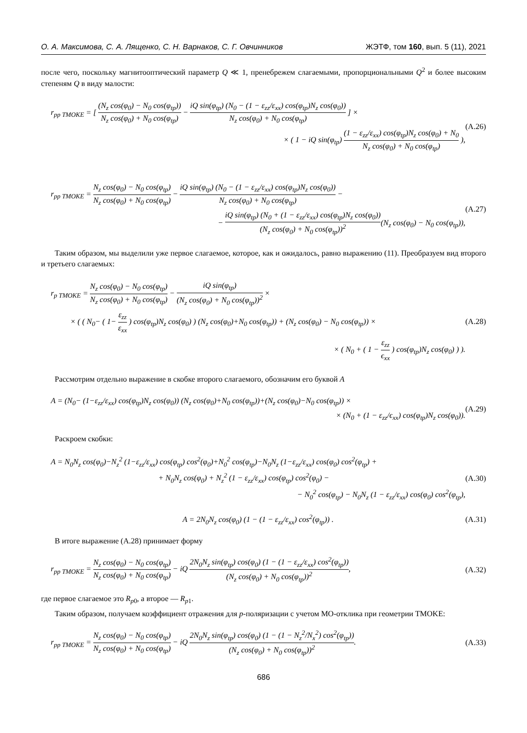О. А. Максимова, С. А. Лященко, С. Н. Варнаков, С. Г. Овчинников ЖЭТФ, том 160, вып. 5 (11), 2021
после чего, поскольку магнитооптический параметр Q ≪ 1, пренебрежем слагаемыми, пропорциональными Q<sup>2</sup> и более высоким степеням Q в виду малости:
r<sub>pp TMOKE</sub> = [ (N<sub>z</sub> cos(φ<sub>0</sub>) − N<sub>0</sub> cos(φ<sub>tp</sub>)) N<sub>z</sub> cos(φ<sub>0</sub>) + N<sub>0</sub> cos(φ<sub>tp</sub>) − iQ sin(φ<sub>tp</sub>) (N<sub>0</sub> − (1 − ε<sub>zz</sub>/ε<sub>xx</sub>) cos(φ<sub>tp</sub>)N<sub>z</sub> cos(φ<sub>0</sub>)) N<sub>z</sub> cos(φ<sub>0</sub>) + N<sub>0</sub> cos(φ<sub>tp</sub>) ] ×
× ( 1 − iQ sin(φ<sub>tp</sub>) (1 − ε<sub>zz</sub>/ε<sub>xx</sub>) cos(φ<sub>tp</sub>)N<sub>z</sub> cos(φ<sub>0</sub>) + N<sub>0</sub> N<sub>z</sub> cos(φ<sub>0</sub>) + N<sub>0</sub> cos(φ<sub>tp</sub>) ),
(A.26)
r<sub>pp TMOKE</sub> = N<sub>z</sub> cos(φ<sub>0</sub>) − N<sub>0</sub> cos(φ<sub>tp</sub>) N<sub>z</sub> cos(φ<sub>0</sub>) + N<sub>0</sub> cos(φ<sub>tp</sub>) − iQ sin(φ<sub>tp</sub>) (N<sub>0</sub> − (1 − ε<sub>zz</sub>/ε<sub>xx</sub>) cos(φ<sub>tp</sub>)N<sub>z</sub> cos(φ<sub>0</sub>)) N<sub>z</sub> cos(φ<sub>0</sub>) + N<sub>0</sub> cos(φ<sub>tp</sub>) −
− iQ sin(φ<sub>tp</sub>) (N<sub>0</sub> + (1 − ε<sub>zz</sub>/ε<sub>xx</sub>) cos(φ<sub>tp</sub>)N<sub>z</sub> cos(φ<sub>0</sub>)) (N<sub>z</sub> cos(φ<sub>0</sub>) + N<sub>0</sub> cos(φ<sub>tp</sub>))<sup>2</sup>(N<sub>z</sub> cos(φ<sub>0</sub>) − N<sub>0</sub> cos(φ<sub>tp</sub>)),
(A.27)
Таким образом, мы выделили уже первое слагаемое, которое, как и ожидалось, равно выражению (11). Преобразуем вид второго и третьего слагаемых:
r<sub>p TMOKE</sub> = N<sub>z</sub> cos(φ<sub>0</sub>) − N<sub>0</sub> cos(φ<sub>tp</sub>) N<sub>z</sub> cos(φ<sub>0</sub>) + N<sub>0</sub> cos(φ<sub>tp</sub>) − iQ sin(φ<sub>tp</sub>) (N<sub>z</sub> cos(φ<sub>0</sub>) + N<sub>0</sub> cos(φ<sub>tp</sub>))<sup>2</sup> ×
× ( ( N<sub>0</sub>− ( 1− ε<sub>zz</sub> ε<sub>xx</sub> ) cos(φ<sub>tp</sub>)N<sub>z</sub> cos(φ<sub>0</sub>) ) (N<sub>z</sub> cos(φ<sub>0</sub>)+N<sub>0</sub> cos(φ<sub>tp</sub>)) + (N<sub>z</sub> cos(φ<sub>0</sub>) − N<sub>0</sub> cos(φ<sub>tp</sub>)) ×
× ( N<sub>0</sub> + ( 1 − ε<sub>zz</sub> ϵ<sub>xx</sub> ) cos(φ<sub>tp</sub>)N<sub>z</sub> cos(φ<sub>0</sub>) ) ).
(A.28)
Рассмотрим отдельно выражение в скобке второго слагаемого, обозначим его буквой A
A = (N<sub>0</sub>− (1−ε<sub>zz</sub>/ε<sub>xx</sub>) cos(φ<sub>tp</sub>)N<sub>z</sub> cos(φ<sub>0</sub>)) (N<sub>z</sub> cos(φ<sub>0</sub>)+N<sub>0</sub> cos(φ<sub>tp</sub>))+(N<sub>z</sub> cos(φ<sub>0</sub>)−N<sub>0</sub> cos(φ<sub>tp</sub>)) ×
× (N<sub>0</sub> + (1 − ε<sub>zz</sub>/ϵ<sub>xx</sub>) cos(φ<sub>tp</sub>)N<sub>z</sub> cos(φ<sub>0</sub>)).
(A.29)
Раскроем скобки:
A = N<sub>0</sub>N<sub>z</sub> cos(φ<sub>0</sub>)−N<sub>z</sub><sup>2</sup> (1−ε<sub>zz</sub>/ε<sub>xx</sub>) cos(φ<sub>tp</sub>) cos<sup>2</sup>(φ<sub>0</sub>)+N<sub>0</sub><sup>2</sup> cos(φ<sub>tp</sub>)−N<sub>0</sub>N<sub>z</sub> (1−ε<sub>zz</sub>/ε<sub>xx</sub>) cos(φ<sub>0</sub>) cos<sup>2</sup>(φ<sub>tp</sub>) +
+ N<sub>0</sub>N<sub>z</sub> cos(φ<sub>0</sub>) + N<sub>z</sub><sup>2</sup> (1 − ε<sub>zz</sub>/ε<sub>xx</sub>) cos(φ<sub>tp</sub>) cos<sup>2</sup>(φ<sub>0</sub>) −
− N<sub>0</sub><sup>2</sup> cos(φ<sub>tp</sub>) − N<sub>0</sub>N<sub>z</sub> (1 − ε<sub>zz</sub>/ε<sub>xx</sub>) cos(φ<sub>0</sub>) cos<sup>2</sup>(φ<sub>tp</sub>),
(A.30)
A = 2N<sub>0</sub>N<sub>z</sub> cos(φ<sub>0</sub>) (1 − (1 − ε<sub>zz</sub>/ε<sub>xx</sub>) cos<sup>2</sup>(φ<sub>tp</sub>)) .
(A.31)
В итоге выражение (A.28) принимает форму
r<sub>pp TMOKE</sub> = N<sub>z</sub> cos(φ<sub>0</sub>) − N<sub>0</sub> cos(φ<sub>tp</sub>) N<sub>z</sub> cos(φ<sub>0</sub>) + N<sub>0</sub> cos(φ<sub>tp</sub>) − iQ 2N<sub>0</sub>N<sub>z</sub> sin(φ<sub>tp</sub>) cos(φ<sub>0</sub>) (1 − (1 − ε<sub>zz</sub>/ε<sub>xx</sub>) cos<sup>2</sup>(φ<sub>tp</sub>)) (N<sub>z</sub> cos(φ<sub>0</sub>) + N<sub>0</sub> cos(φ<sub>tp</sub>))<sup>2</sup>,
(A.32)
где первое слагаемое это R<sub>p0</sub>, а второе — R<sub>p1</sub>.
Таким образом, получаем коэффициент отражения для p-поляризации с учетом МО-отклика при геометрии TMOKE:
r<sub>pp TMOKE</sub> = N<sub>z</sub> cos(φ<sub>0</sub>) − N<sub>0</sub> cos(φ<sub>tp</sub>) N<sub>z</sub> cos(φ<sub>0</sub>) + N<sub>0</sub> cos(φ<sub>tp</sub>) − iQ 2N<sub>0</sub>N<sub>z</sub> sin(φ<sub>tp</sub>) cos(φ<sub>0</sub>) (1 − (1 − N<sub>z</sub><sup>2</sup>/N<sub>x</sub><sup>2</sup>) cos<sup>2</sup>(φ<sub>tp</sub>)) (N<sub>z</sub> cos(φ<sub>0</sub>) + N<sub>0</sub> cos(φ<sub>tp</sub>))<sup>2</sup>.
(A.33)
686